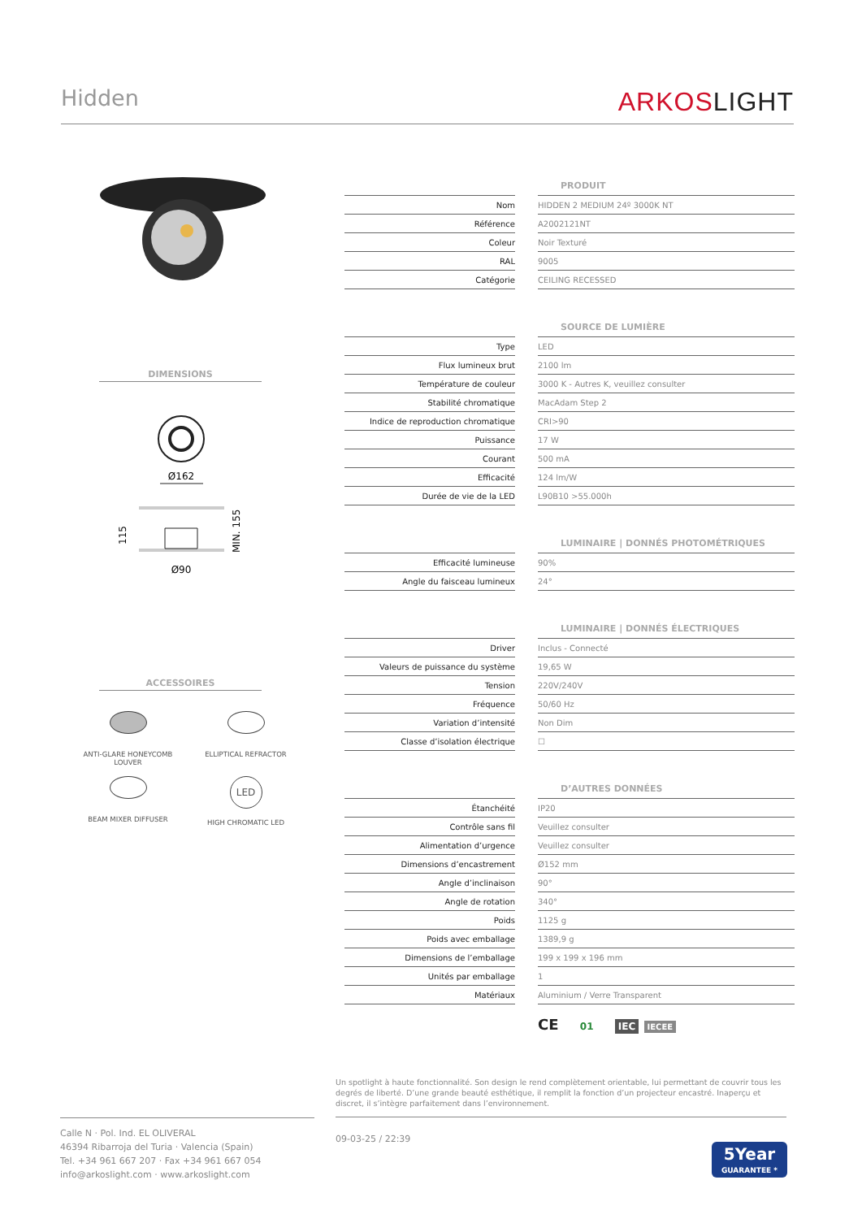Hidden
ARKOSLIGHT
DIMENSIONS
Ø162
115
MIN. 155
Ø90
ACCESSOIRES
ANTI-GLARE HONEYCOMB
LOUVER
ELLIPTICAL REFRACTOR
BEAM MIXER DIFFUSER
LED
HIGH CHROMATIC LED
PRODUIT
| Nom | | HIDDEN 2 MEDIUM 24º 3000K NT |
| Référence | | A2002121NT |
| Coleur | | Noir Texturé |
| RAL | | 9005 |
| Catégorie | | CEILING RECESSED |
SOURCE DE LUMIÈRE
| Type | | LED |
| Flux lumineux brut | | 2100 lm |
| Température de couleur | | 3000 K - Autres K, veuillez consulter |
| Stabilité chromatique | | MacAdam Step 2 |
| Indice de reproduction chromatique | | CRI>90 |
| Puissance | | 17 W |
| Courant | | 500 mA |
| Efficacité | | 124 lm/W |
| Durée de vie de la LED | | L90B10 >55.000h |
LUMINAIRE | DONNÉS PHOTOMÉTRIQUES
| Efficacité lumineuse | | 90% |
| Angle du faisceau lumineux | | 24° |
LUMINAIRE | DONNÉS ÉLECTRIQUES
| Driver | | Inclus - Connecté |
| Valeurs de puissance du système | | 19,65 W |
| Tension | | 220V/240V |
| Fréquence | | 50/60 Hz |
| Variation d’intensité | | Non Dim |
| Classe d’isolation électrique | | ☐ |
D’AUTRES DONNÉES
| Étanchéité | | IP20 |
| Contrôle sans fil | | Veuillez consulter |
| Alimentation d’urgence | | Veuillez consulter |
| Dimensions d’encastrement | | Ø152 mm |
| Angle d’inclinaison | | 90° |
| Angle de rotation | | 340° |
| Poids | | 1125 g |
| Poids avec emballage | | 1389,9 g |
| Dimensions de l’emballage | | 199 x 199 x 196 mm |
| Unités par emballage | | 1 |
| Matériaux | | Aluminium / Verre Transparent |
CE 01 IEC IECEE
Un spotlight à haute fonctionnalité. Son design le rend complètement orientable, lui permettant de couvrir tous les degrés de liberté. D’une grande beauté esthétique, il remplit la fonction d’un projecteur encastré. Inaperçu et discret, il s’intègre parfaitement dans l’environnement.
Calle N · Pol. Ind. EL OLIVERAL
46394 Ribarroja del Turia · Valencia (Spain)
Tel. +34 961 667 207 · Fax +34 961 667 054
info@arkoslight.com · www.arkoslight.com
09-03-25 / 22:39
5Year
GUARANTEE *